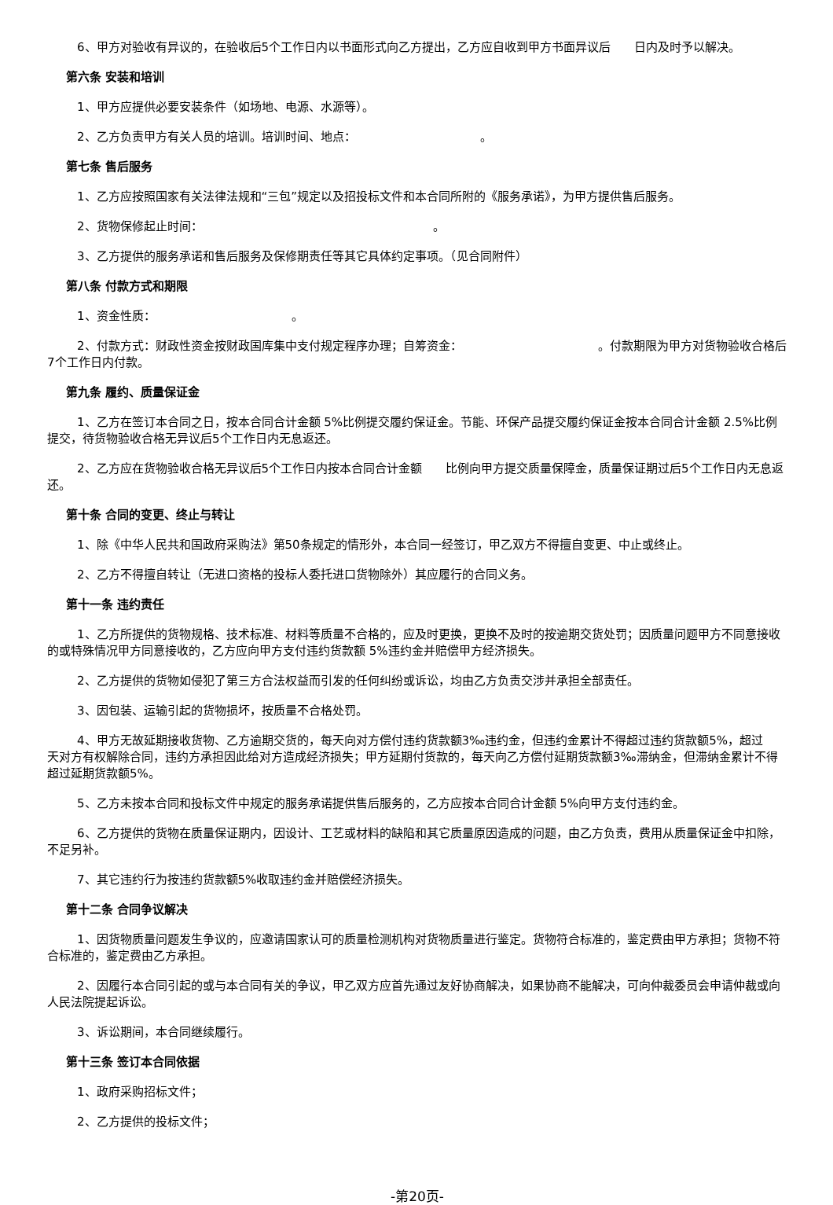6、甲方对验收有异议的，在验收后5个工作日内以书面形式向乙方提出，乙方应自收到甲方书面异议后　　日内及时予以解决。
第六条 安装和培训
1、甲方应提供必要安装条件（如场地、电源、水源等）。
2、乙方负责甲方有关人员的培训。培训时间、地点：　　　　　　　　　　　。
第七条 售后服务
1、乙方应按照国家有关法律法规和“三包”规定以及招投标文件和本合同所附的《服务承诺》，为甲方提供售后服务。
2、货物保修起止时间：　　　　　　　　　　　　　　　　　　　　。
3、乙方提供的服务承诺和售后服务及保修期责任等其它具体约定事项。（见合同附件）
第八条 付款方式和期限
1、资金性质：　　　　　　　　　　　　。
2、付款方式：财政性资金按财政国库集中支付规定程序办理；自筹资金：　　　　　　　　　　　　。付款期限为甲方对货物验收合格后7个工作日内付款。
第九条 履约、质量保证金
1、乙方在签订本合同之日，按本合同合计金额 5%比例提交履约保证金。节能、环保产品提交履约保证金按本合同合计金额 2.5%比例提交，待货物验收合格无异议后5个工作日内无息返还。
2、乙方应在货物验收合格无异议后5个工作日内按本合同合计金额　　比例向甲方提交质量保障金，质量保证期过后5个工作日内无息返还。
第十条 合同的变更、终止与转让
1、除《中华人民共和国政府采购法》第50条规定的情形外，本合同一经签订，甲乙双方不得擅自变更、中止或终止。
2、乙方不得擅自转让（无进口资格的投标人委托进口货物除外）其应履行的合同义务。
第十一条 违约责任
1、乙方所提供的货物规格、技术标准、材料等质量不合格的，应及时更换，更换不及时的按逾期交货处罚；因质量问题甲方不同意接收的或特殊情况甲方同意接收的，乙方应向甲方支付违约货款额 5%违约金并赔偿甲方经济损失。
2、乙方提供的货物如侵犯了第三方合法权益而引发的任何纠纷或诉讼，均由乙方负责交涉并承担全部责任。
3、因包装、运输引起的货物损坏，按质量不合格处罚。
4、甲方无故延期接收货物、乙方逾期交货的，每天向对方偿付违约货款额3‰违约金，但违约金累计不得超过违约货款额5%，超过　　天对方有权解除合同，违约方承担因此给对方造成经济损失；甲方延期付货款的，每天向乙方偿付延期货款额3‰滞纳金，但滞纳金累计不得超过延期货款额5%。
5、乙方未按本合同和投标文件中规定的服务承诺提供售后服务的，乙方应按本合同合计金额 5%向甲方支付违约金。
6、乙方提供的货物在质量保证期内，因设计、工艺或材料的缺陷和其它质量原因造成的问题，由乙方负责，费用从质量保证金中扣除，不足另补。
7、其它违约行为按违约货款额5%收取违约金并赔偿经济损失。
第十二条 合同争议解决
1、因货物质量问题发生争议的，应邀请国家认可的质量检测机构对货物质量进行鉴定。货物符合标准的，鉴定费由甲方承担；货物不符合标准的，鉴定费由乙方承担。
2、因履行本合同引起的或与本合同有关的争议，甲乙双方应首先通过友好协商解决，如果协商不能解决，可向仲裁委员会申请仲裁或向人民法院提起诉讼。
3、诉讼期间，本合同继续履行。
第十三条 签订本合同依据
1、政府采购招标文件；
2、乙方提供的投标文件；
-第20页-